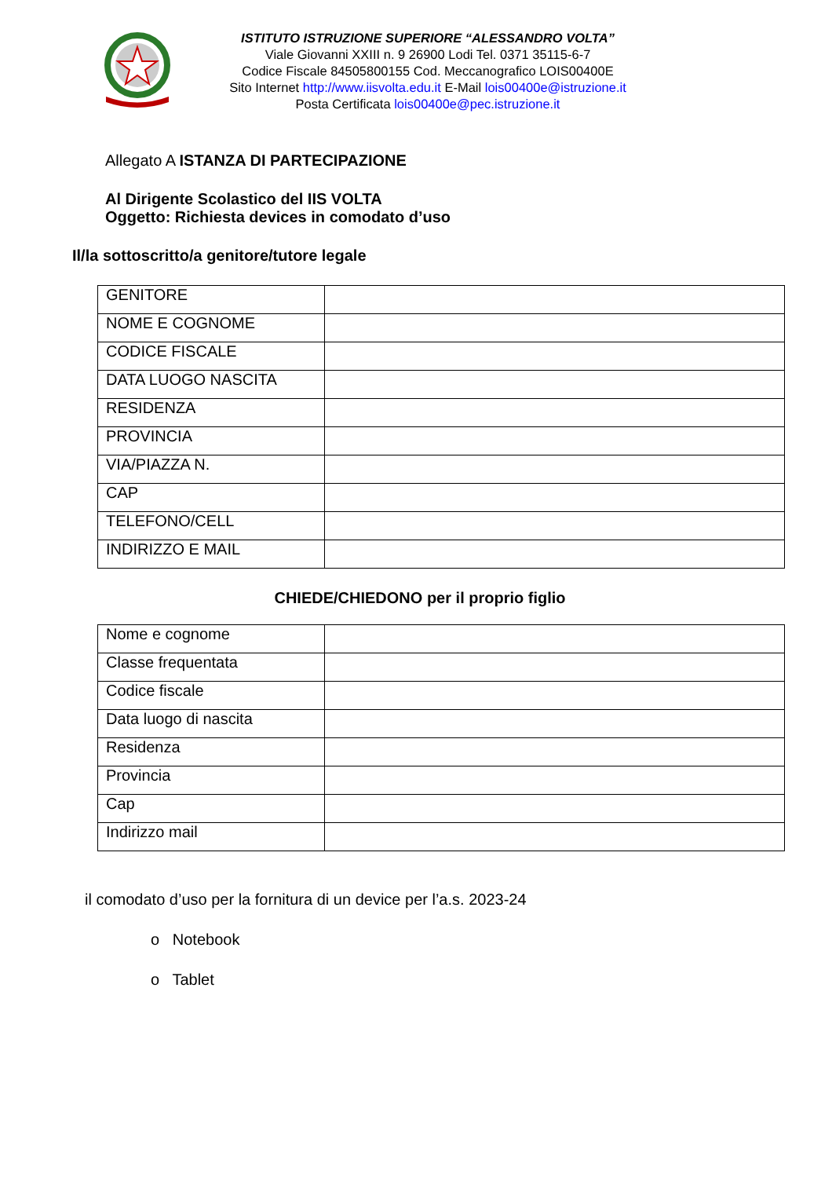ISTITUTO ISTRUZIONE SUPERIORE “ALESSANDRO VOLTA”
Viale Giovanni XXIII n. 9 26900 Lodi Tel. 0371 35115-6-7
Codice Fiscale 84505800155 Cod. Meccanografico LOIS00400E
Sito Internet http://www.iisvolta.edu.it E-Mail lois00400e@istruzione.it
Posta Certificata lois00400e@pec.istruzione.it
Allegato A ISTANZA DI PARTECIPAZIONE
Al Dirigente Scolastico del IIS VOLTA
Oggetto: Richiesta devices in comodato d’uso
Il/la sottoscritto/a genitore/tutore legale
| GENITORE | |
| NOME E COGNOME | |
| CODICE FISCALE | |
| DATA LUOGO NASCITA | |
| RESIDENZA | |
| PROVINCIA | |
| VIA/PIAZZA N. | |
| CAP | |
| TELEFONO/CELL | |
| INDIRIZZO E MAIL | |
CHIEDE/CHIEDONO per il proprio figlio
| Nome e cognome | |
| Classe frequentata | |
| Codice fiscale | |
| Data luogo di nascita | |
| Residenza | |
| Provincia | |
| Cap | |
| Indirizzo mail | |
il comodato d’uso per la fornitura di un device per l’a.s. 2023-24
o Notebook
o Tablet